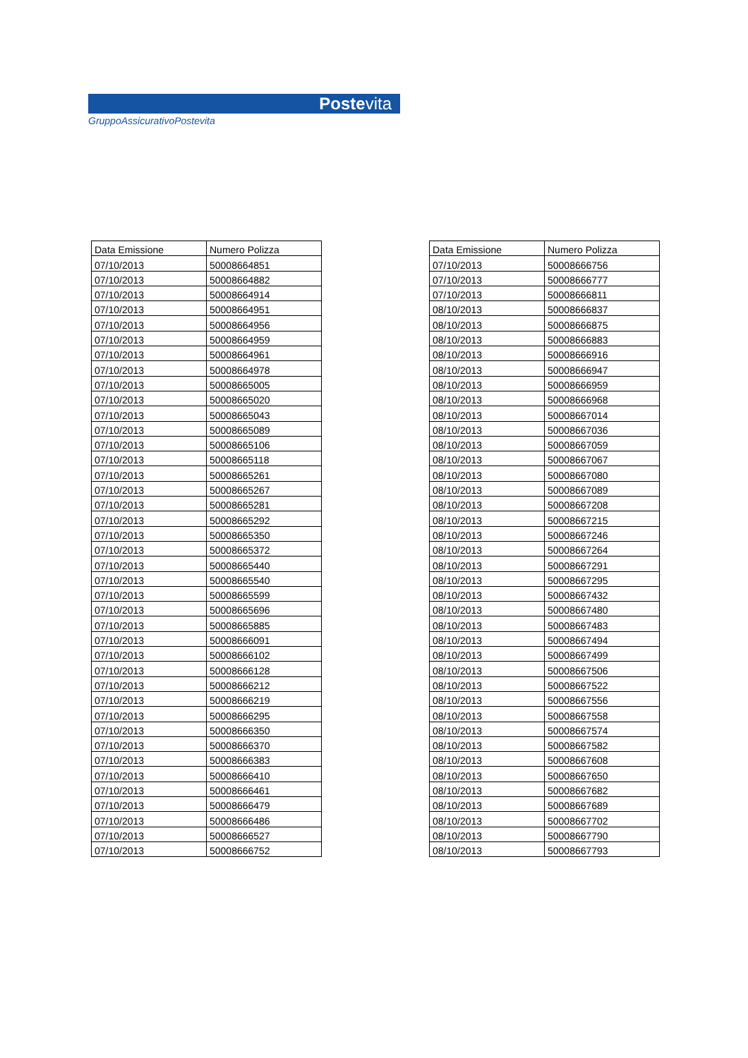Postevita
GruppoAssicurativoPostevita
| Data Emissione | Numero Polizza |
| --- | --- |
| 07/10/2013 | 50008664851 |
| 07/10/2013 | 50008664882 |
| 07/10/2013 | 50008664914 |
| 07/10/2013 | 50008664951 |
| 07/10/2013 | 50008664956 |
| 07/10/2013 | 50008664959 |
| 07/10/2013 | 50008664961 |
| 07/10/2013 | 50008664978 |
| 07/10/2013 | 50008665005 |
| 07/10/2013 | 50008665020 |
| 07/10/2013 | 50008665043 |
| 07/10/2013 | 50008665089 |
| 07/10/2013 | 50008665106 |
| 07/10/2013 | 50008665118 |
| 07/10/2013 | 50008665261 |
| 07/10/2013 | 50008665267 |
| 07/10/2013 | 50008665281 |
| 07/10/2013 | 50008665292 |
| 07/10/2013 | 50008665350 |
| 07/10/2013 | 50008665372 |
| 07/10/2013 | 50008665440 |
| 07/10/2013 | 50008665540 |
| 07/10/2013 | 50008665599 |
| 07/10/2013 | 50008665696 |
| 07/10/2013 | 50008665885 |
| 07/10/2013 | 50008666091 |
| 07/10/2013 | 50008666102 |
| 07/10/2013 | 50008666128 |
| 07/10/2013 | 50008666212 |
| 07/10/2013 | 50008666219 |
| 07/10/2013 | 50008666295 |
| 07/10/2013 | 50008666350 |
| 07/10/2013 | 50008666370 |
| 07/10/2013 | 50008666383 |
| 07/10/2013 | 50008666410 |
| 07/10/2013 | 50008666461 |
| 07/10/2013 | 50008666479 |
| 07/10/2013 | 50008666486 |
| 07/10/2013 | 50008666527 |
| 07/10/2013 | 50008666752 |
| Data Emissione | Numero Polizza |
| --- | --- |
| 07/10/2013 | 50008666756 |
| 07/10/2013 | 50008666777 |
| 07/10/2013 | 50008666811 |
| 08/10/2013 | 50008666837 |
| 08/10/2013 | 50008666875 |
| 08/10/2013 | 50008666883 |
| 08/10/2013 | 50008666916 |
| 08/10/2013 | 50008666947 |
| 08/10/2013 | 50008666959 |
| 08/10/2013 | 50008666968 |
| 08/10/2013 | 50008667014 |
| 08/10/2013 | 50008667036 |
| 08/10/2013 | 50008667059 |
| 08/10/2013 | 50008667067 |
| 08/10/2013 | 50008667080 |
| 08/10/2013 | 50008667089 |
| 08/10/2013 | 50008667208 |
| 08/10/2013 | 50008667215 |
| 08/10/2013 | 50008667246 |
| 08/10/2013 | 50008667264 |
| 08/10/2013 | 50008667291 |
| 08/10/2013 | 50008667295 |
| 08/10/2013 | 50008667432 |
| 08/10/2013 | 50008667480 |
| 08/10/2013 | 50008667483 |
| 08/10/2013 | 50008667494 |
| 08/10/2013 | 50008667499 |
| 08/10/2013 | 50008667506 |
| 08/10/2013 | 50008667522 |
| 08/10/2013 | 50008667556 |
| 08/10/2013 | 50008667558 |
| 08/10/2013 | 50008667574 |
| 08/10/2013 | 50008667582 |
| 08/10/2013 | 50008667608 |
| 08/10/2013 | 50008667650 |
| 08/10/2013 | 50008667682 |
| 08/10/2013 | 50008667689 |
| 08/10/2013 | 50008667702 |
| 08/10/2013 | 50008667790 |
| 08/10/2013 | 50008667793 |